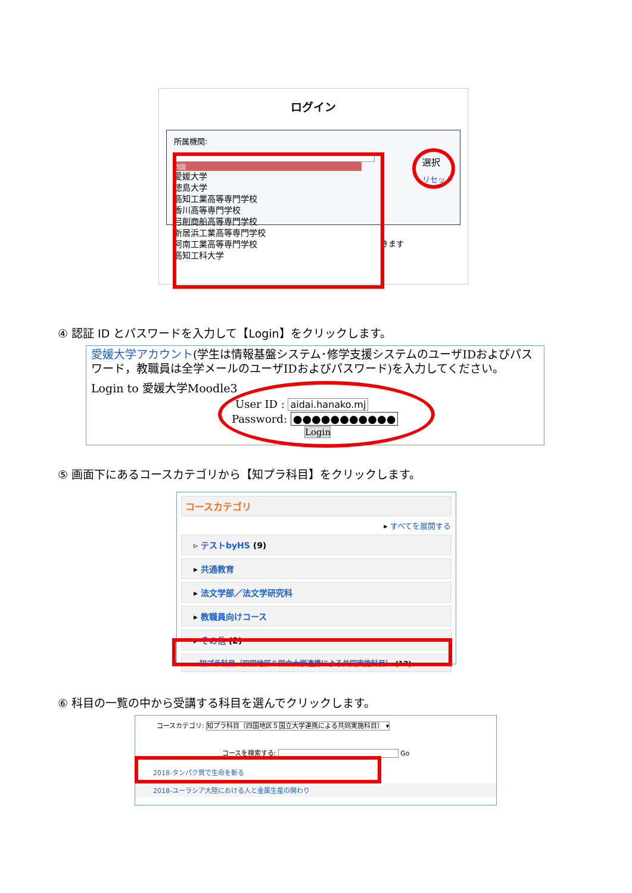ログイン
所属機関:
四国
愛媛大学
徳島大学
高知工業高等専門学校
香川高等専門学校
弓削商船高等専門学校
新居浜工業高等専門学校
阿南工業高等専門学校
高知工科大学
選択
リセット
きます
④ 認証 ID とパスワードを入力して【Login】をクリックします。
愛媛大学アカウント(学生は情報基盤システム･修学支援システムのユーザIDおよびパスワード，教職員は全学メールのユーザIDおよびパスワード)を入力してください。
Login to 愛媛大学Moodle3
User ID : aidai.hanako.mj
Password: ●●●●●●●●●●●
Login
⑤ 画面下にあるコースカテゴリから【知プラ科目】をクリックします。
コースカテゴリ
▸ すべてを展開する
▹ テストbyHS (9)
▸ 共通教育
▸ 法文学部／法文学研究科
▸ 教職員向けコース
▸ その他 (2)
▹ 知プラ科目（四国地区５国立大学連携による共同実施科目） (12)
⑥ 科目の一覧の中から受講する科目を選んでクリックします。
コースカテゴリ: 知プラ科目（四国地区５国立大学連携による共同実施科目） ▾
コースを検索する: Go
2018-タンパク質で生命を斬る
2018-ユーラシア大陸における人と金属生産の関わり